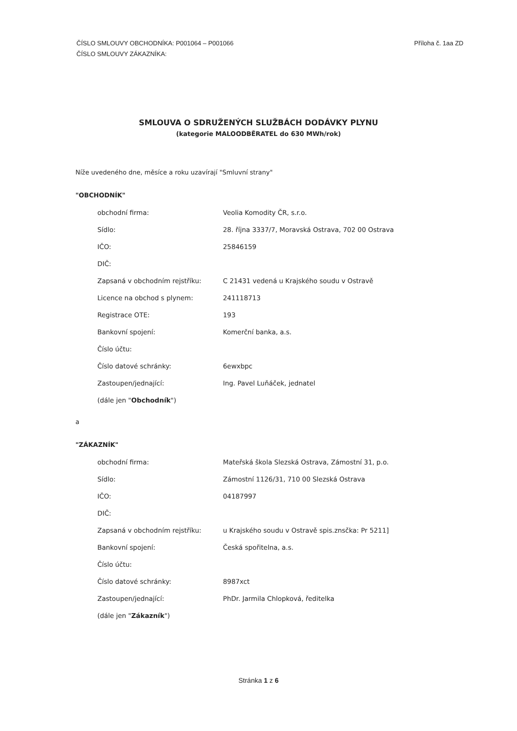ČÍSLO SMLOUVY OBCHODNÍKA: P001064 – P001066
ČÍSLO SMLOUVY ZÁKAZNÍKA:
Příloha č. 1aa ZD
SMLOUVA O SDRUŽENÝCH SLUŽBÁCH DODÁVKY PLYNU
(kategorie MALOODBĚRATEL do 630 MWh/rok)
Níže uvedeného dne, měsíce a roku uzavírají "Smluvní strany"
"OBCHODNÍK"
| obchodní firma: | Veolia Komodity ČR, s.r.o. |
| Sídlo: | 28. října 3337/7, Moravská Ostrava, 702 00 Ostrava |
| IČO: | 25846159 |
| DIČ: | |
| Zapsaná v obchodním rejstříku: | C 21431 vedená u Krajského soudu v Ostravě |
| Licence na obchod s plynem: | 241118713 |
| Registrace OTE: | 193 |
| Bankovní spojení: | Komerční banka, a.s. |
| Číslo účtu: | |
| Číslo datové schránky: | 6ewxbpc |
| Zastoupen/jednající: | Ing. Pavel Luňáček, jednatel |
| (dále jen " Obchodník ") | |
a
"ZÁKAZNÍK"
| obchodní firma: | Mateřská škola Slezská Ostrava, Zámostní 31, p.o. |
| Sídlo: | Zámostní 1126/31, 710 00 Slezská Ostrava |
| IČO: | 04187997 |
| DIČ: | |
| Zapsaná v obchodním rejstříku: | u Krajského soudu v Ostravě spis.znsčka: Pr 5211] |
| Bankovní spojení: | Česká spořitelna, a.s. |
| Číslo účtu: | |
| Číslo datové schránky: | 8987xct |
| Zastoupen/jednající: | PhDr. Jarmila Chlopková, ředitelka |
| (dále jen " Zákazník ") | |
Stránka 1 z 6